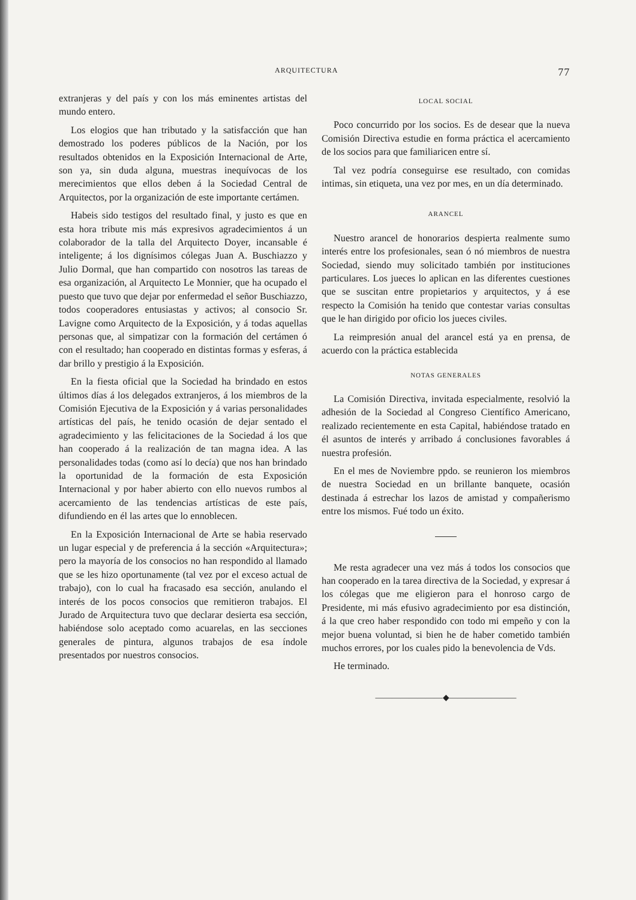ARQUITECTURA 77
extranjeras y del país y con los más eminentes artistas del mundo entero.
Los elogios que han tributado y la satisfacción que han demostrado los poderes públicos de la Nación, por los resultados obtenidos en la Exposición Internacional de Arte, son ya, sin duda alguna, muestras inequívocas de los merecimientos que ellos deben á la Sociedad Central de Arquitectos, por la organización de este importante certámen.
Habeis sido testigos del resultado final, y justo es que en esta hora tribute mis más expresivos agradecimientos á un colaborador de la talla del Arquitecto Doyer, incansable é inteligente; á los dignísimos cólegas Juan A. Buschiazzo y Julio Dormal, que han compartido con nosotros las tareas de esa organización, al Arquitecto Le Monnier, que ha ocupado el puesto que tuvo que dejar por enfermedad el señor Buschiazzo, todos cooperadores entusiastas y activos; al consocio Sr. Lavigne como Arquitecto de la Exposición, y á todas aquellas personas que, al simpatizar con la formación del certámen ó con el resultado; han cooperado en distintas formas y esferas, á dar brillo y prestigio á la Exposición.
En la fiesta oficial que la Sociedad ha brindado en estos últimos días á los delegados extranjeros, á los miembros de la Comisión Ejecutiva de la Exposición y á varias personalidades artísticas del país, he tenido ocasión de dejar sentado el agradecimiento y las felicitaciones de la Sociedad á los que han cooperado á la realización de tan magna idea. A las personalidades todas (como así lo decía) que nos han brindado la oportunidad de la formación de esta Exposición Internacional y por haber abierto con ello nuevos rumbos al acercamiento de las tendencias artísticas de este país, difundiendo en él las artes que lo ennoblecen.
En la Exposición Internacional de Arte se habìa reservado un lugar especial y de preferencia á la sección «Arquitectura»; pero la mayoría de los consocios no han respondido al llamado que se les hizo oportunamente (tal vez por el exceso actual de trabajo), con lo cual ha fracasado esa sección, anulando el interés de los pocos consocios que remitieron trabajos. El Jurado de Arquitectura tuvo que declarar desierta esa sección, habiéndose solo aceptado como acuarelas, en las secciones generales de pintura, algunos trabajos de esa índole presentados por nuestros consocios.
LOCAL SOCIAL
Poco concurrido por los socios. Es de desear que la nueva Comisión Directiva estudie en forma práctica el acercamiento de los socios para que familiaricen entre sí.
Tal vez podría conseguirse ese resultado, con comidas intimas, sin etiqueta, una vez por mes, en un día determinado.
ARANCEL
Nuestro arancel de honorarios despierta realmente sumo interés entre los profesionales, sean ó nó miembros de nuestra Sociedad, siendo muy solicitado también por instituciones particulares. Los jueces lo aplican en las diferentes cuestiones que se suscitan entre propietarios y arquitectos, y á ese respecto la Comisión ha tenido que contestar varias consultas que le han dirigido por oficio los jueces civiles.
La reimpresión anual del arancel está ya en prensa, de acuerdo con la práctica establecida
NOTAS GENERALES
La Comisión Directiva, invitada especialmente, resolvió la adhesión de la Sociedad al Congreso Científico Americano, realizado recientemente en esta Capital, habiéndose tratado en él asuntos de interés y arribado á conclusiones favorables á nuestra profesión.
En el mes de Noviembre ppdo. se reunieron los miembros de nuestra Sociedad en un brillante banquete, ocasión destinada á estrechar los lazos de amistad y compañerismo entre los mismos. Fué todo un éxito.
Me resta agradecer una vez más á todos los consocios que han cooperado en la tarea directiva de la Sociedad, y expresar á los cólegas que me eligieron para el honroso cargo de Presidente, mi más efusivo agradecimiento por esa distinción, á la que creo haber respondido con todo mi empeño y con la mejor buena voluntad, si bien he de haber cometido también muchos errores, por los cuales pido la benevolencia de Vds.
He terminado.
————————◆————————